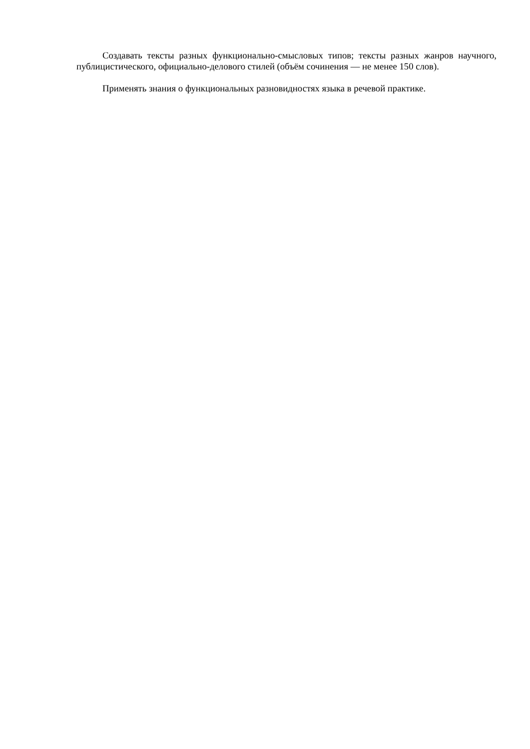Создавать тексты разных функционально-смысловых типов; тексты разных жанров научного, публицистического, официально-делового стилей (объём сочинения — не менее 150 слов).
Применять знания о функциональных разновидностях языка в речевой практике.